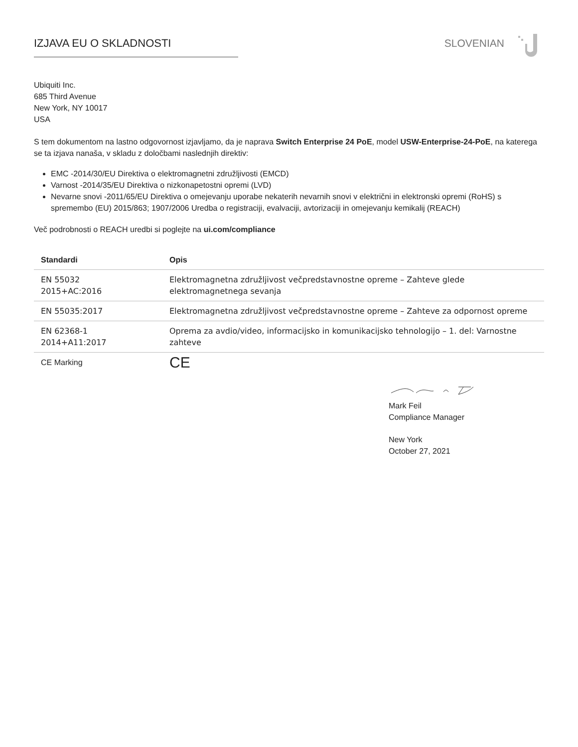IZJAVA EU O SKLADNOSTI SLOVENIAN
Ubiquiti Inc.
685 Third Avenue
New York, NY 10017
USA
S tem dokumentom na lastno odgovornost izjavljamo, da je naprava Switch Enterprise 24 PoE, model USW-Enterprise-24-PoE, na katerega se ta izjava nanaša, v skladu z določbami naslednjih direktiv:
EMC -2014/30/EU Direktiva o elektromagnetni združljivosti (EMCD)
Varnost -2014/35/EU Direktiva o nizkonapetostni opremi (LVD)
Nevarne snovi -2011/65/EU Direktiva o omejevanju uporabe nekaterih nevarnih snovi v električni in elektronski opremi (RoHS) s spremembo (EU) 2015/863; 1907/2006 Uredba o registraciji, evalvaciji, avtorizaciji in omejevanju kemikalij (REACH)
Več podrobnosti o REACH uredbi si poglejte na ui.com/compliance
| Standardi | Opis |
| --- | --- |
| EN 55032 2015+AC:2016 | Elektromagnetna združljivost večpredstavnostne opreme – Zahteve glede elektromagnetnega sevanja |
| EN 55035:2017 | Elektromagnetna združljivost večpredstavnostne opreme – Zahteve za odpornost opreme |
| EN 62368-1 2014+A11:2017 | Oprema za avdio/video, informacijsko in komunikacijsko tehnologijo – 1. del: Varnostne zahteve |
| CE Marking | CE |
Mark Feil
Compliance Manager
New York
October 27, 2021